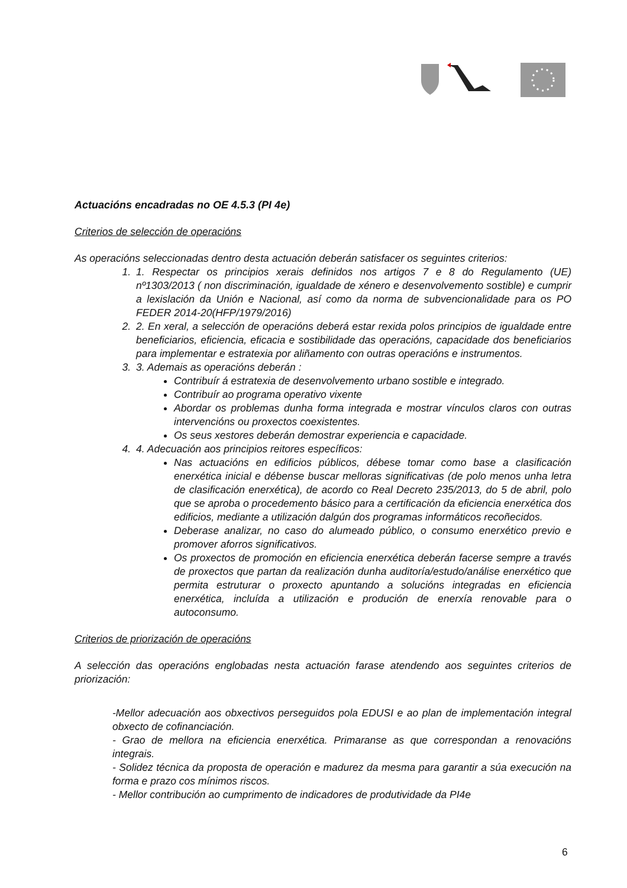Actuacións encadradas no OE 4.5.3 (PI 4e)
Criterios de selección de operacións
As operacións seleccionadas dentro desta actuación deberán satisfacer os seguintes criterios:
1. 1. Respectar os principios xerais definidos nos artigos 7 e 8 do Regulamento (UE) nº1303/2013 ( non discriminación, igualdade de xénero e desenvolvemento sostible) e cumprir a lexislación da Unión e Nacional, así como da norma de subvencionalidade para os PO FEDER 2014-20(HFP/1979/2016)
2. 2. En xeral, a selección de operacións deberá estar rexida polos principios de igualdade entre beneficiarios, eficiencia, eficacia e sostibilidade das operacións, capacidade dos beneficiarios para implementar e estratexia por aliñamento con outras operacións e instrumentos.
3. 3. Ademais as operacións deberán :
Contribuír á estratexia de desenvolvemento urbano sostible e integrado.
Contribuír ao programa operativo vixente
Abordar os problemas dunha forma integrada e mostrar vínculos claros con outras intervencións ou proxectos coexistentes.
Os seus xestores deberán demostrar experiencia e capacidade.
4. 4. Adecuación aos principios reitores específicos:
Nas actuacións en edificios públicos, débese tomar como base a clasificación enerxética inicial e débense buscar melloras significativas (de polo menos unha letra de clasificación enerxética), de acordo co Real Decreto 235/2013, do 5 de abril, polo que se aproba o procedemento básico para a certificación da eficiencia enerxética dos edificios, mediante a utilización dalgún dos programas informáticos recoñecidos.
Deberase analizar, no caso do alumeado público, o consumo enerxético previo e promover aforros significativos.
Os proxectos de promoción en eficiencia enerxética deberán facerse sempre a través de proxectos que partan da realización dunha auditoría/estudo/análise enerxético que permita estruturar o proxecto apuntando a solucións integradas en eficiencia enerxética, incluída a utilización e produción de enerxía renovable para o autoconsumo.
Criterios de priorización de operacións
A selección das operacións englobadas nesta actuación farase atendendo aos seguintes criterios de priorización:
-Mellor adecuación aos obxectivos perseguidos pola EDUSI e ao plan de implementación integral obxecto de cofinanciación.
- Grao de mellora na eficiencia enerxética. Primaranse as que correspondan a renovacións integrais.
- Solidez técnica da proposta de operación e madurez da mesma para garantir a súa execución na forma e prazo cos mínimos riscos.
- Mellor contribución ao cumprimento de indicadores de produtividade da PI4e
6